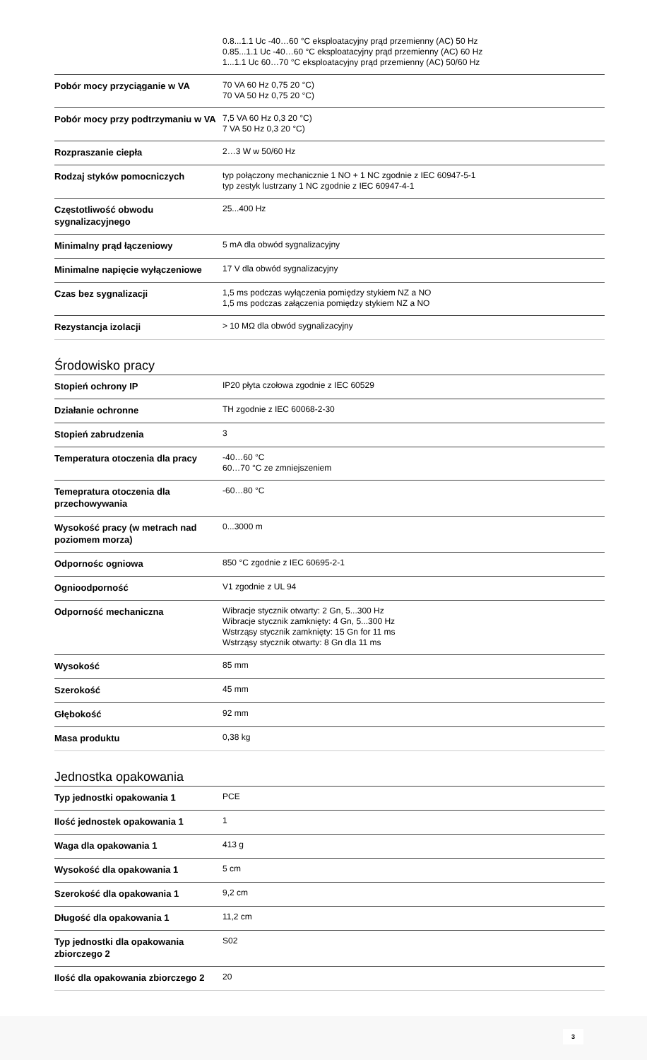| | 0.8...1.1 Uc -40…60 °C eksploatacyjny prąd przemienny (AC) 50 Hz 0.85...1.1 Uc -40…60 °C eksploatacyjny prąd przemienny (AC) 60 Hz 1...1.1 Uc 60…70 °C eksploatacyjny prąd przemienny (AC) 50/60 Hz |
| Pobór mocy przyciąganie w VA | 70 VA 60 Hz 0,75 20 °C) 70 VA 50 Hz 0,75 20 °C) |
| Pobór mocy przy podtrzymaniu w VA | 7,5 VA 60 Hz 0,3 20 °C) 7 VA 50 Hz 0,3 20 °C) |
| Rozpraszanie ciepła | 2…3 W w 50/60 Hz |
| Rodzaj styków pomocniczych | typ połączony mechanicznie 1 NO + 1 NC zgodnie z IEC 60947-5-1 typ zestyk lustrzany 1 NC zgodnie z IEC 60947-4-1 |
| Częstotliwość obwodu sygnalizacyjnego | 25...400 Hz |
| Minimalny prąd łączeniowy | 5 mA dla obwód sygnalizacyjny |
| Minimalne napięcie wyłączeniowe | 17 V dla obwód sygnalizacyjny |
| Czas bez sygnalizacji | 1,5 ms podczas wyłączenia pomiędzy stykiem NZ a NO 1,5 ms podczas załączenia pomiędzy stykiem NZ a NO |
| Rezystancja izolacji | > 10 MΩ dla obwód sygnalizacyjny |
Środowisko pracy
| Stopień ochrony IP | IP20 płyta czołowa zgodnie z IEC 60529 |
| Działanie ochronne | TH zgodnie z IEC 60068-2-30 |
| Stopień zabrudzenia | 3 |
| Temperatura otoczenia dla pracy | -40…60 °C 60…70 °C ze zmniejszeniem |
| Temepratura otoczenia dla przechowywania | -60…80 °C |
| Wysokość pracy (w metrach nad poziomem morza) | 0...3000 m |
| Odpornośc ogniowa | 850 °C zgodnie z IEC 60695-2-1 |
| Ognioodporność | V1 zgodnie z UL 94 |
| Odporność mechaniczna | Wibracje stycznik otwarty: 2 Gn, 5...300 Hz Wibracje stycznik zamknięty: 4 Gn, 5...300 Hz Wstrząsy stycznik zamknięty: 15 Gn for 11 ms Wstrząsy stycznik otwarty: 8 Gn dla 11 ms |
| Wysokość | 85 mm |
| Szerokość | 45 mm |
| Głębokość | 92 mm |
| Masa produktu | 0,38 kg |
Jednostka opakowania
| Typ jednostki opakowania 1 | PCE |
| Ilość jednostek opakowania 1 | 1 |
| Waga dla opakowania 1 | 413 g |
| Wysokość dla opakowania 1 | 5 cm |
| Szerokość dla opakowania 1 | 9,2 cm |
| Długość dla opakowania 1 | 11,2 cm |
| Typ jednostki dla opakowania zbiorczego 2 | S02 |
| Ilość dla opakowania zbiorczego 2 | 20 |
3